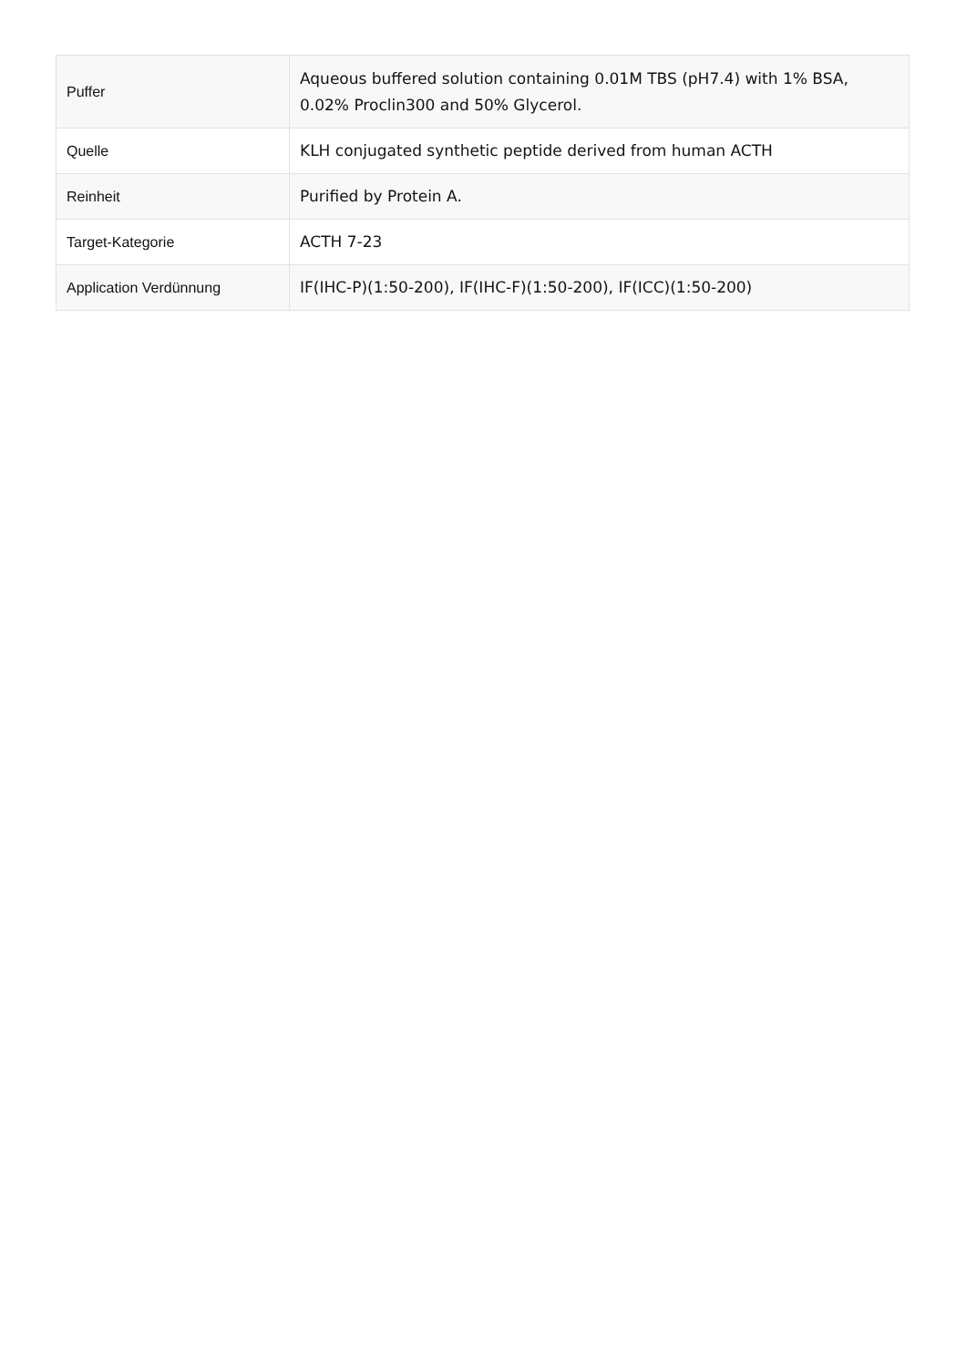| Puffer | Aqueous buffered solution containing 0.01M TBS (pH7.4) with 1% BSA, 0.02% Proclin300 and 50% Glycerol. |
| Quelle | KLH conjugated synthetic peptide derived from human ACTH |
| Reinheit | Purified by Protein A. |
| Target-Kategorie | ACTH 7-23 |
| Application Verdünnung | IF(IHC-P)(1:50-200), IF(IHC-F)(1:50-200), IF(ICC)(1:50-200) |